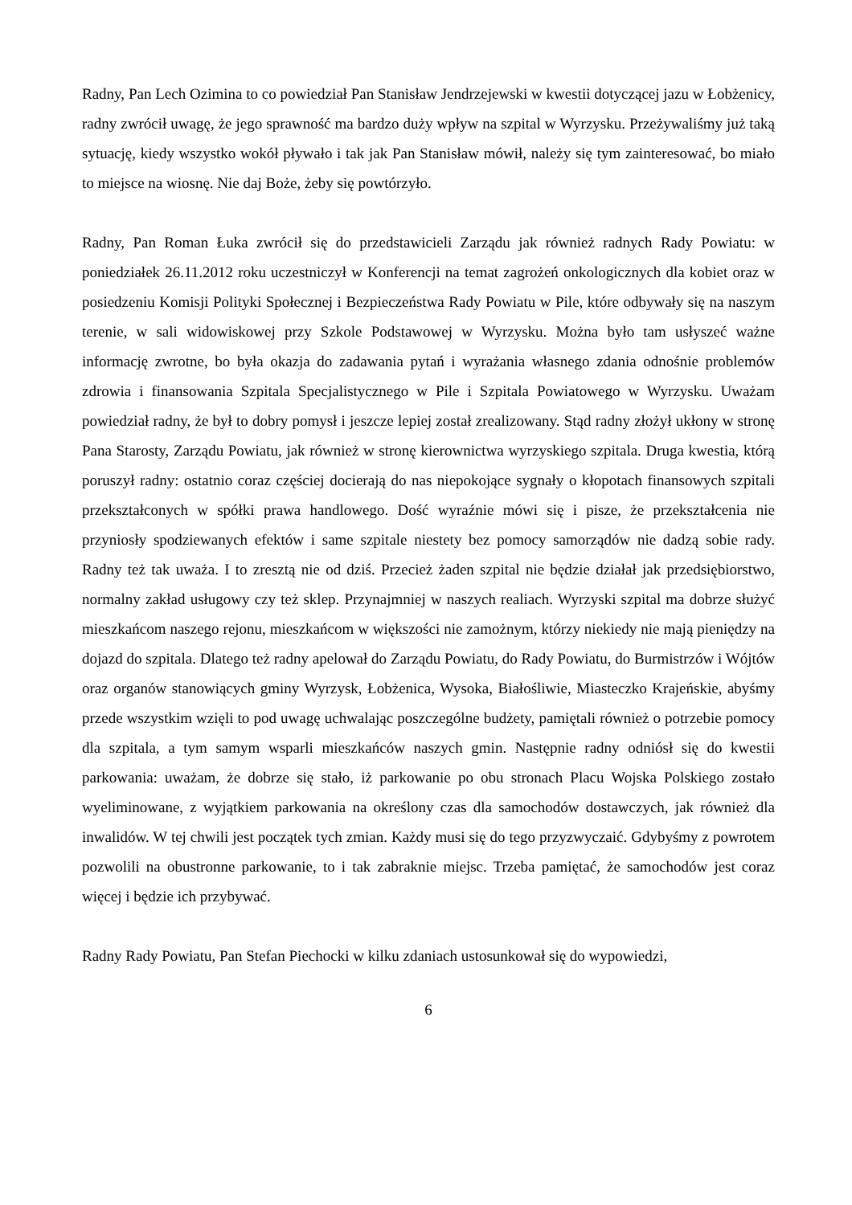Radny, Pan Lech Ozimina to co powiedział Pan Stanisław Jendrzejewski w kwestii dotyczącej jazu w Łobżenicy, radny zwrócił uwagę, że jego sprawność ma bardzo duży wpływ na szpital w Wyrzysku. Przeżywaliśmy już taką sytuację, kiedy wszystko wokół pływało i tak jak Pan Stanisław mówił, należy się tym zainteresować, bo miało to miejsce na wiosnę. Nie daj Boże, żeby się powtórzyło.
Radny, Pan Roman Łuka zwrócił się do przedstawicieli Zarządu jak również radnych Rady Powiatu: w poniedziałek 26.11.2012 roku uczestniczył w Konferencji na temat zagrożeń onkologicznych dla kobiet oraz w posiedzeniu Komisji Polityki Społecznej i Bezpieczeństwa Rady Powiatu w Pile, które odbywały się na naszym terenie, w sali widowiskowej przy Szkole Podstawowej w Wyrzysku. Można było tam usłyszeć ważne informację zwrotne, bo była okazja do zadawania pytań i wyrażania własnego zdania odnośnie problemów zdrowia i finansowania Szpitala Specjalistycznego w Pile i Szpitala Powiatowego w Wyrzysku. Uważam powiedział radny, że był to dobry pomysł i jeszcze lepiej został zrealizowany. Stąd radny złożył ukłony w stronę Pana Starosty, Zarządu Powiatu, jak również w stronę kierownictwa wyrzyskiego szpitala. Druga kwestia, którą poruszył radny: ostatnio coraz częściej docierają do nas niepokojące sygnały o kłopotach finansowych szpitali przekształconych w spółki prawa handlowego. Dość wyraźnie mówi się i pisze, że przekształcenia nie przyniosły spodziewanych efektów i same szpitale niestety bez pomocy samorządów nie dadzą sobie rady. Radny też tak uważa. I to zresztą nie od dziś. Przecież żaden szpital nie będzie działał jak przedsiębiorstwo, normalny zakład usługowy czy też sklep. Przynajmniej w naszych realiach. Wyrzyski szpital ma dobrze służyć mieszkańcom naszego rejonu, mieszkańcom w większości nie zamożnym, którzy niekiedy nie mają pieniędzy na dojazd do szpitala. Dlatego też radny apelował do Zarządu Powiatu, do Rady Powiatu, do Burmistrzów i Wójtów oraz organów stanowiących gminy Wyrzysk, Łobżenica, Wysoka, Białośliwie, Miasteczko Krajeńskie, abyśmy przede wszystkim wzięli to pod uwagę uchwalając poszczególne budżety, pamiętali również o potrzebie pomocy dla szpitala, a tym samym wsparli mieszkańców naszych gmin. Następnie radny odniósł się do kwestii parkowania: uważam, że dobrze się stało, iż parkowanie po obu stronach Placu Wojska Polskiego zostało wyeliminowane, z wyjątkiem parkowania na określony czas dla samochodów dostawczych, jak również dla inwalidów. W tej chwili jest początek tych zmian. Każdy musi się do tego przyzwyczaić. Gdybyśmy z powrotem pozwolili na obustronne parkowanie, to i tak zabraknie miejsc. Trzeba pamiętać, że samochodów jest coraz więcej i będzie ich przybywać.
Radny Rady Powiatu, Pan Stefan Piechocki w kilku zdaniach ustosunkował się do wypowiedzi,
6